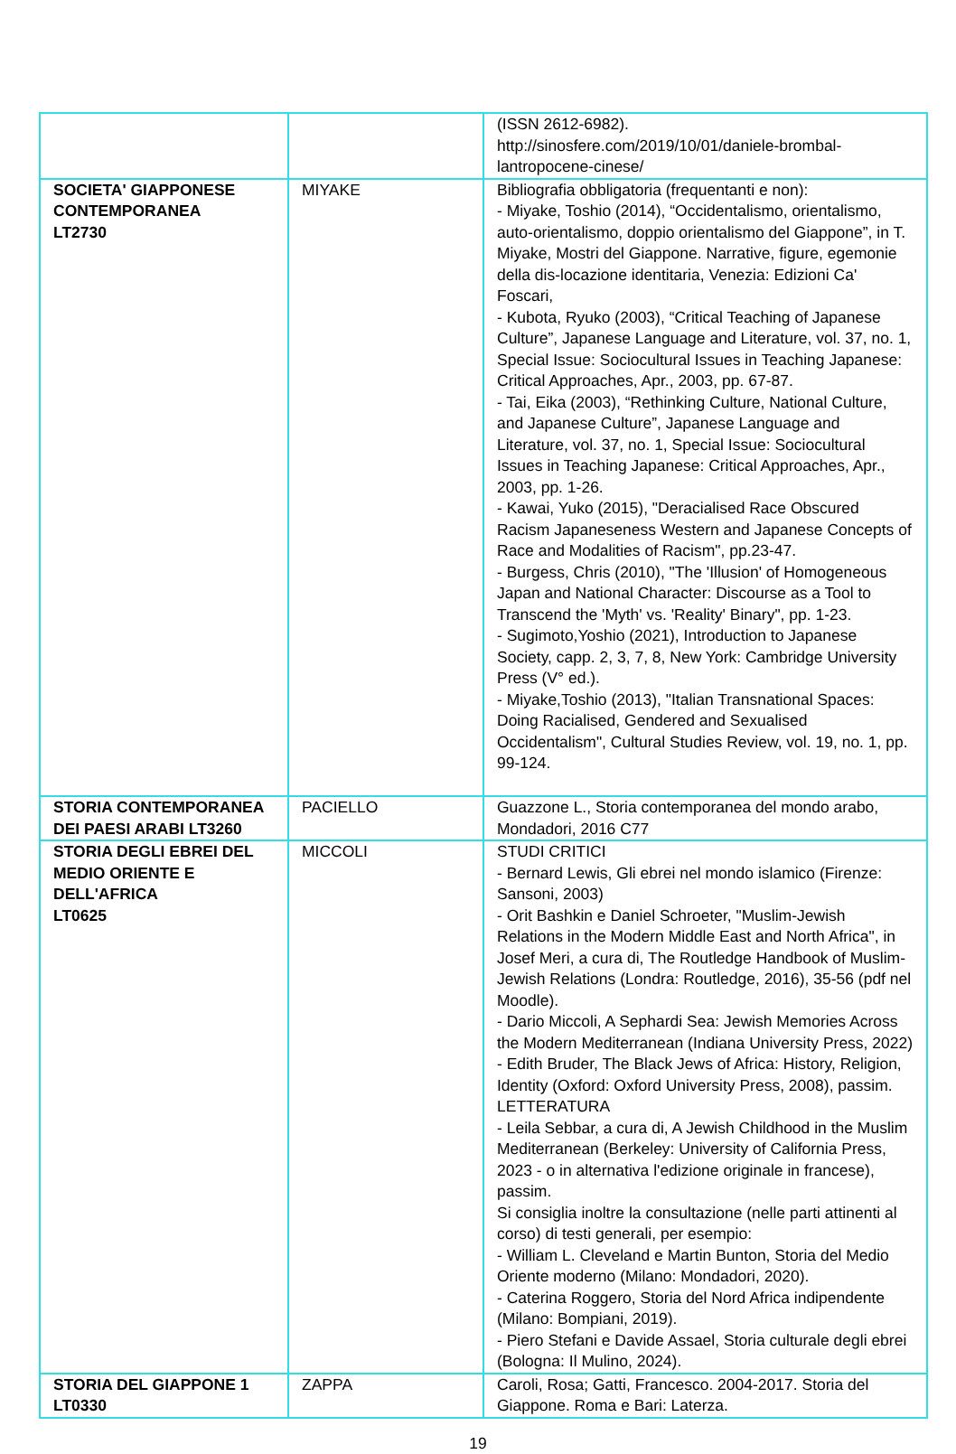| | | (ISSN 2612-6982). http://sinosfere.com/2019/10/01/daniele-brombal-lantropocene-cinese/ |
| SOCIETA' GIAPPONESE CONTEMPORANEA LT2730 | MIYAKE | Bibliografia obbligatoria (frequentanti e non): - Miyake, Toshio (2014), “Occidentalismo, orientalismo, auto-orientalismo, doppio orientalismo del Giappone”, in T. Miyake, Mostri del Giappone. Narrative, figure, egemonie della dis-locazione identitaria, Venezia: Edizioni Ca' Foscari, - Kubota, Ryuko (2003), “Critical Teaching of Japanese Culture”, Japanese Language and Literature, vol. 37, no. 1, Special Issue: Sociocultural Issues in Teaching Japanese: Critical Approaches, Apr., 2003, pp. 67-87. - Tai, Eika (2003), “Rethinking Culture, National Culture, and Japanese Culture”, Japanese Language and Literature, vol. 37, no. 1, Special Issue: Sociocultural Issues in Teaching Japanese: Critical Approaches, Apr., 2003, pp. 1-26. - Kawai, Yuko (2015), "Deracialised Race Obscured Racism Japaneseness Western and Japanese Concepts of Race and Modalities of Racism", pp.23-47. - Burgess, Chris (2010), "The 'Illusion' of Homogeneous Japan and National Character: Discourse as a Tool to Transcend the 'Myth' vs. 'Reality' Binary", pp. 1-23. - Sugimoto,Yoshio (2021), Introduction to Japanese Society, capp. 2, 3, 7, 8, New York: Cambridge University Press (V° ed.). - Miyake,Toshio (2013), "Italian Transnational Spaces: Doing Racialised, Gendered and Sexualised Occidentalism", Cultural Studies Review, vol. 19, no. 1, pp. 99-124. |
| STORIA CONTEMPORANEA DEI PAESI ARABI LT3260 | PACIELLO | Guazzone L., Storia contemporanea del mondo arabo, Mondadori, 2016 C77 |
| STORIA DEGLI EBREI DEL MEDIO ORIENTE E DELL'AFRICA LT0625 | MICCOLI | STUDI CRITICI - Bernard Lewis, Gli ebrei nel mondo islamico (Firenze: Sansoni, 2003) - Orit Bashkin e Daniel Schroeter, "Muslim-Jewish Relations in the Modern Middle East and North Africa", in Josef Meri, a cura di, The Routledge Handbook of Muslim-Jewish Relations (Londra: Routledge, 2016), 35-56 (pdf nel Moodle). - Dario Miccoli, A Sephardi Sea: Jewish Memories Across the Modern Mediterranean (Indiana University Press, 2022) - Edith Bruder, The Black Jews of Africa: History, Religion, Identity (Oxford: Oxford University Press, 2008), passim. LETTERATURA - Leila Sebbar, a cura di, A Jewish Childhood in the Muslim Mediterranean (Berkeley: University of California Press, 2023 - o in alternativa l'edizione originale in francese), passim. Si consiglia inoltre la consultazione (nelle parti attinenti al corso) di testi generali, per esempio: - William L. Cleveland e Martin Bunton, Storia del Medio Oriente moderno (Milano: Mondadori, 2020). - Caterina Roggero, Storia del Nord Africa indipendente (Milano: Bompiani, 2019). - Piero Stefani e Davide Assael, Storia culturale degli ebrei (Bologna: Il Mulino, 2024). |
| STORIA DEL GIAPPONE 1 LT0330 | ZAPPA | Caroli, Rosa; Gatti, Francesco. 2004-2017. Storia del Giappone. Roma e Bari: Laterza. |
19